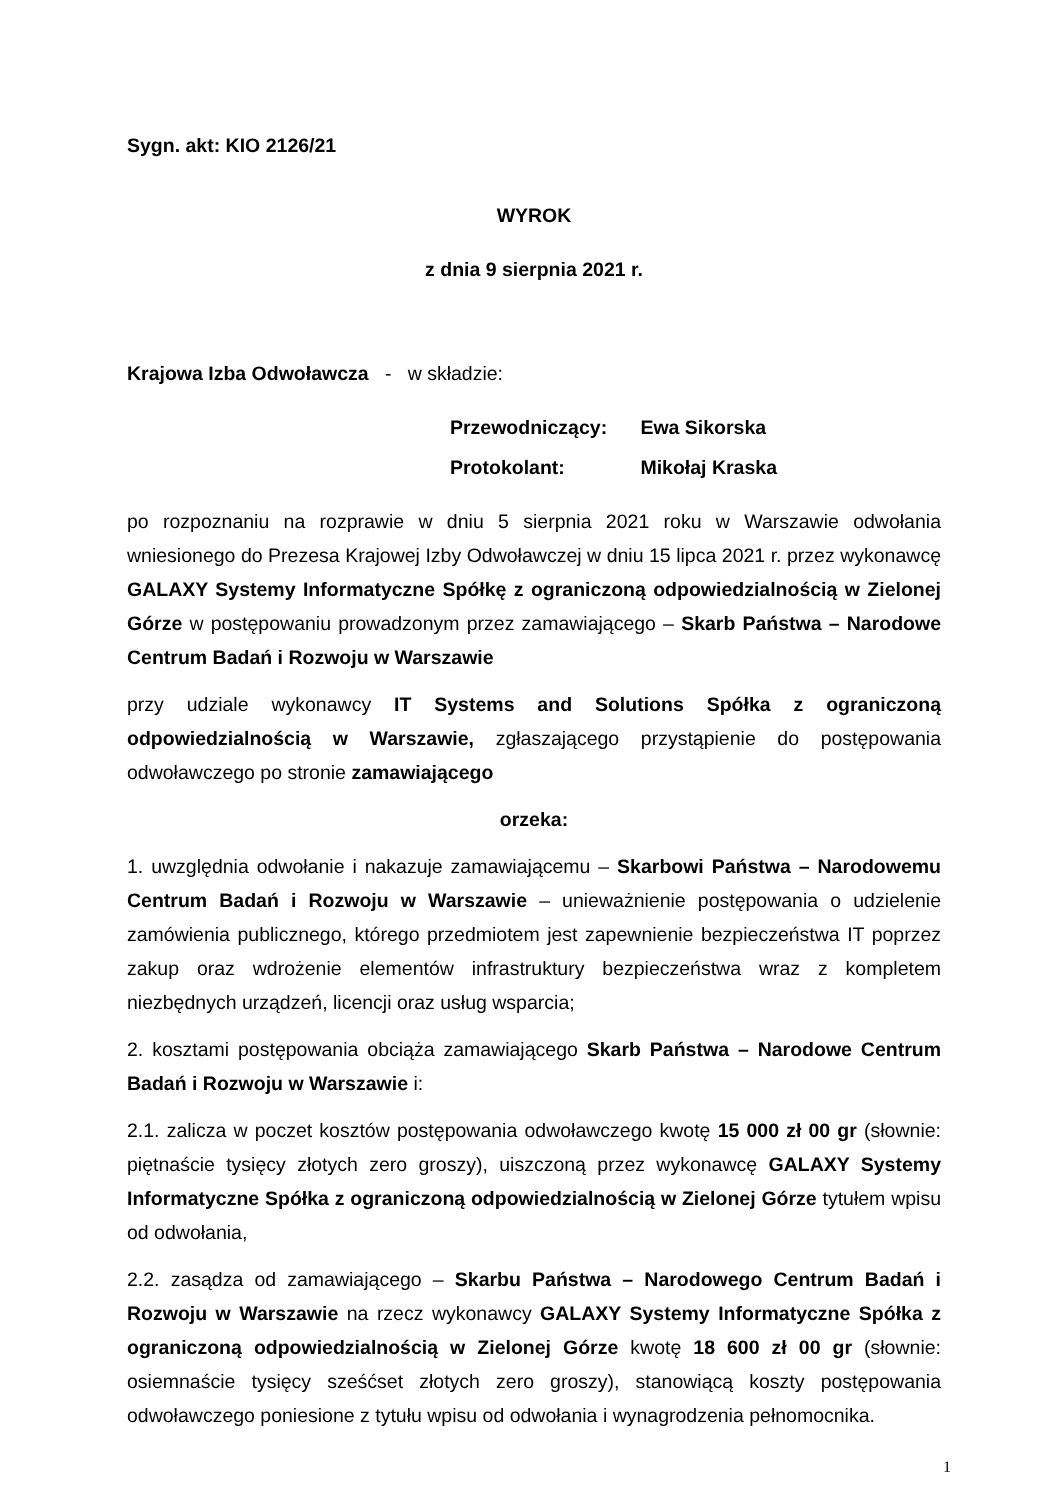Sygn. akt: KIO 2126/21
WYROK
z dnia 9 sierpnia 2021 r.
Krajowa Izba Odwoławcza - w składzie:
Przewodniczący: Ewa Sikorska
Protokolant: Mikołaj Kraska
po rozpoznaniu na rozprawie w dniu 5 sierpnia 2021 roku w Warszawie odwołania wniesionego do Prezesa Krajowej Izby Odwoławczej w dniu 15 lipca 2021 r. przez wykonawcę GALAXY Systemy Informatyczne Spółkę z ograniczoną odpowiedzialnością w Zielonej Górze w postępowaniu prowadzonym przez zamawiającego – Skarb Państwa – Narodowe Centrum Badań i Rozwoju w Warszawie
przy udziale wykonawcy IT Systems and Solutions Spółka z ograniczoną odpowiedzialnością w Warszawie, zgłaszającego przystąpienie do postępowania odwoławczego po stronie zamawiającego
orzeka:
1. uwzględnia odwołanie i nakazuje zamawiającemu – Skarbowi Państwa – Narodowemu Centrum Badań i Rozwoju w Warszawie – unieważnienie postępowania o udzielenie zamówienia publicznego, którego przedmiotem jest zapewnienie bezpieczeństwa IT poprzez zakup oraz wdrożenie elementów infrastruktury bezpieczeństwa wraz z kompletem niezbędnych urządzeń, licencji oraz usług wsparcia;
2. kosztami postępowania obciąża zamawiającego Skarb Państwa – Narodowe Centrum Badań i Rozwoju w Warszawie i:
2.1. zalicza w poczet kosztów postępowania odwoławczego kwotę 15 000 zł 00 gr (słownie: piętnaście tysięcy złotych zero groszy), uiszczoną przez wykonawcę GALAXY Systemy Informatyczne Spółka z ograniczoną odpowiedzialnością w Zielonej Górze tytułem wpisu od odwołania,
2.2. zasądza od zamawiającego – Skarbu Państwa – Narodowego Centrum Badań i Rozwoju w Warszawie na rzecz wykonawcy GALAXY Systemy Informatyczne Spółka z ograniczoną odpowiedzialnością w Zielonej Górze kwotę 18 600 zł 00 gr (słownie: osiemnaście tysięcy sześćset złotych zero groszy), stanowiącą koszty postępowania odwoławczego poniesione z tytułu wpisu od odwołania i wynagrodzenia pełnomocnika.
1